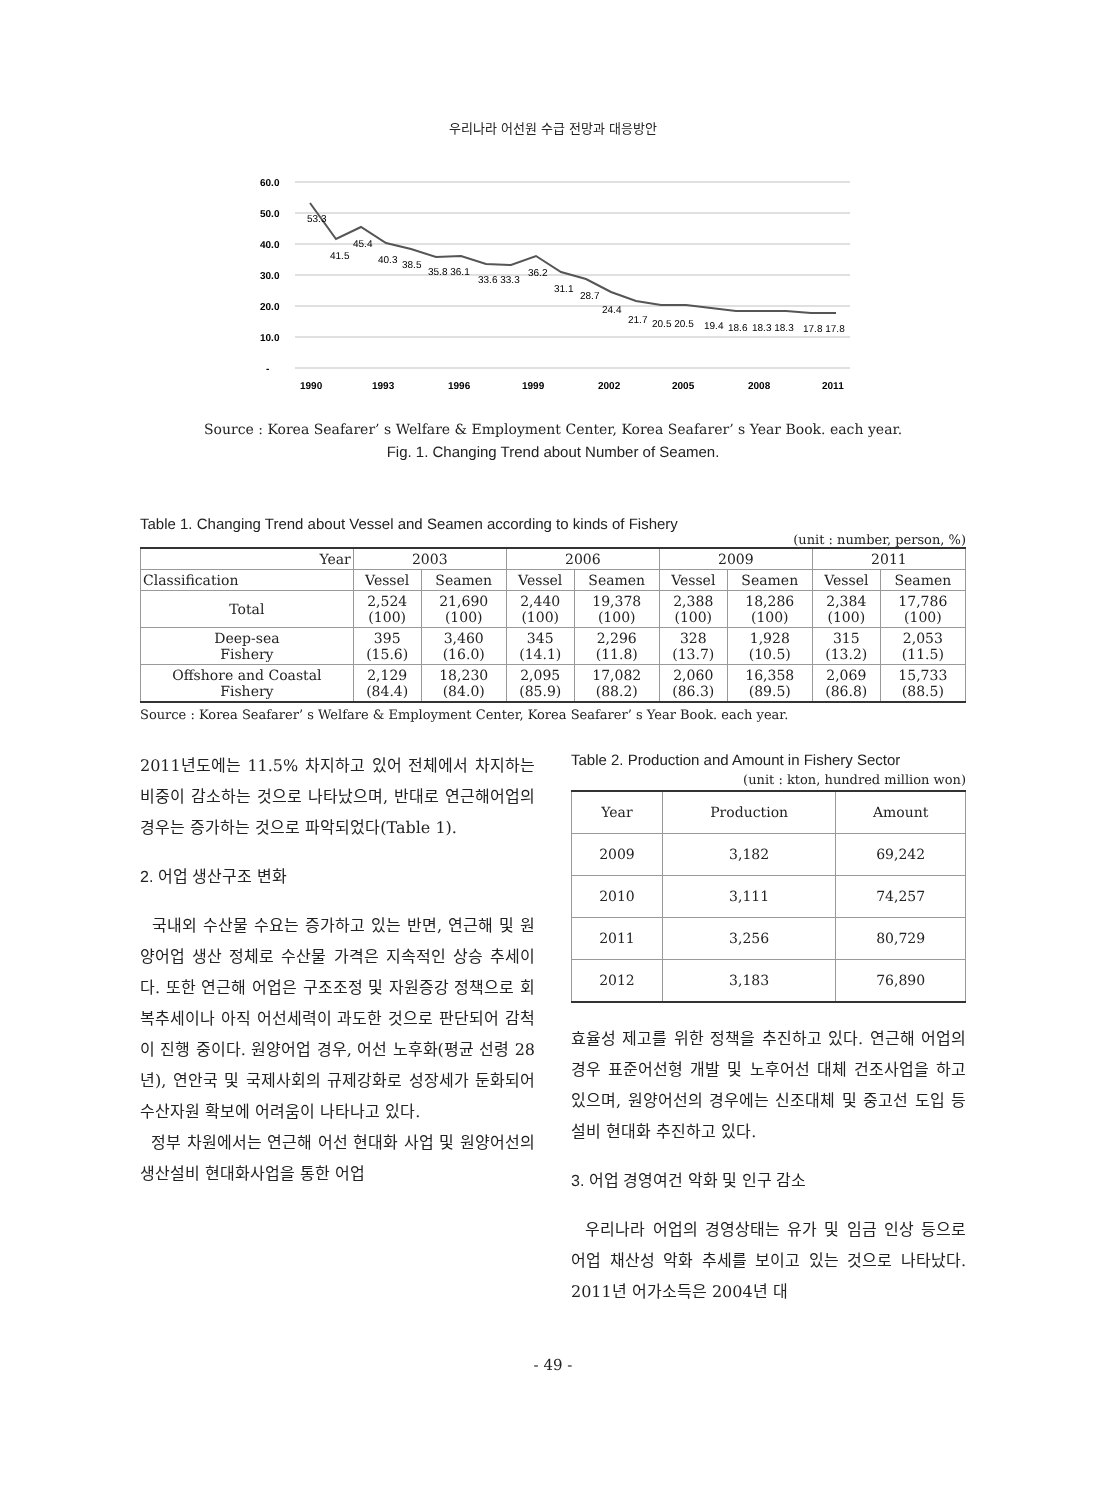우리나라 어선원 수급 전망과 대응방안
60.0
50.0
40.0
30.0
20.0
10.0
-
1990
1993
1996
1999
2002
2005
2008
2011
53.3
41.5
45.4
40.3
38.5
35.8 36.1
33.6 33.3
36.2
31.1
28.7
24.4
21.7
20.5 20.5
19.4
18.6
18.3 18.3
17.8 17.8
Source : Korea Seafarer’ s Welfare & Employment Center, Korea Seafarer’ s Year Book. each year.
Fig. 1. Changing Trend about Number of Seamen.
Table 1. Changing Trend about Vessel and Seamen according to kinds of Fishery
(unit : number, person, %)
| Year | 2003 | | 2006 | | 2009 | | 2011 | |
| --- | --- | --- | --- | --- | --- | --- | --- | --- |
| Classification | Vessel | Seamen | Vessel | Seamen | Vessel | Seamen | Vessel | Seamen |
| Total | 2,524 (100) | 21,690 (100) | 2,440 (100) | 19,378 (100) | 2,388 (100) | 18,286 (100) | 2,384 (100) | 17,786 (100) |
| Deep-sea Fishery | 395 (15.6) | 3,460 (16.0) | 345 (14.1) | 2,296 (11.8) | 328 (13.7) | 1,928 (10.5) | 315 (13.2) | 2,053 (11.5) |
| Offshore and Coastal Fishery | 2,129 (84.4) | 18,230 (84.0) | 2,095 (85.9) | 17,082 (88.2) | 2,060 (86.3) | 16,358 (89.5) | 2,069 (86.8) | 15,733 (88.5) |
Source : Korea Seafarer’ s Welfare & Employment Center, Korea Seafarer’ s Year Book. each year.
2011년도에는 11.5% 차지하고 있어 전체에서 차지하는 비중이 감소하는 것으로 나타났으며, 반대로 연근해어업의 경우는 증가하는 것으로 파악되었다(Table 1).
2. 어업 생산구조 변화
국내외 수산물 수요는 증가하고 있는 반면, 연근해 및 원양어업 생산 정체로 수산물 가격은 지속적인 상승 추세이다. 또한 연근해 어업은 구조조정 및 자원증강 정책으로 회복추세이나 아직 어선세력이 과도한 것으로 판단되어 감척이 진행 중이다. 원양어업 경우, 어선 노후화(평균 선령 28년), 연안국 및 국제사회의 규제강화로 성장세가 둔화되어 수산자원 확보에 어려움이 나타나고 있다.
정부 차원에서는 연근해 어선 현대화 사업 및 원양어선의 생산설비 현대화사업을 통한 어업
Table 2. Production and Amount in Fishery Sector
(unit : kton, hundred million won)
| Year | Production | Amount |
| --- | --- | --- |
| 2009 | 3,182 | 69,242 |
| 2010 | 3,111 | 74,257 |
| 2011 | 3,256 | 80,729 |
| 2012 | 3,183 | 76,890 |
효율성 제고를 위한 정책을 추진하고 있다. 연근해 어업의 경우 표준어선형 개발 및 노후어선 대체 건조사업을 하고 있으며, 원양어선의 경우에는 신조대체 및 중고선 도입 등 설비 현대화 추진하고 있다.
3. 어업 경영여건 악화 및 인구 감소
우리나라 어업의 경영상태는 유가 및 임금 인상 등으로 어업 채산성 악화 추세를 보이고 있는 것으로 나타났다. 2011년 어가소득은 2004년 대
- 49 -